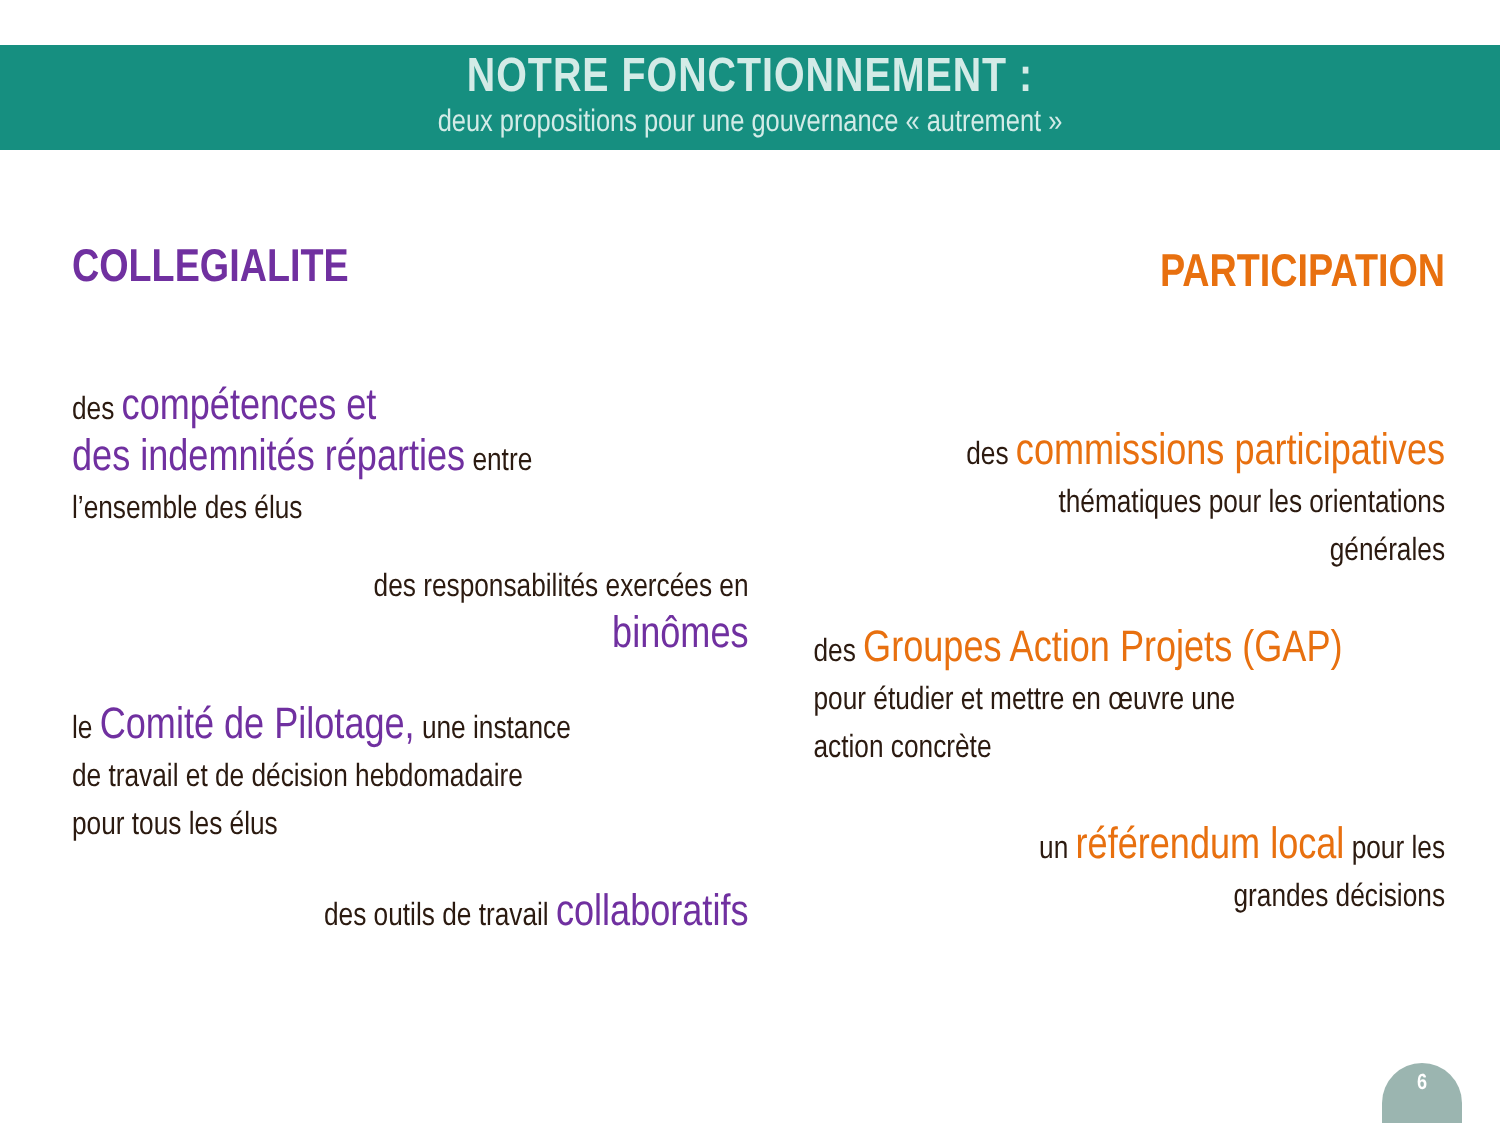NOTRE FONCTIONNEMENT :
deux propositions pour une gouvernance « autrement »
COLLEGIALITE
des compétences et
des indemnités réparties entre
l’ensemble des élus
des responsabilités exercées en
binômes
le Comité de Pilotage, une instance
de travail et de décision hebdomadaire
pour tous les élus
des outils de travail collaboratifs
PARTICIPATION
des commissions participatives
thématiques pour les orientations
générales
des Groupes Action Projets (GAP)
pour étudier et mettre en œuvre une
action concrète
un référendum local pour les
grandes décisions
6